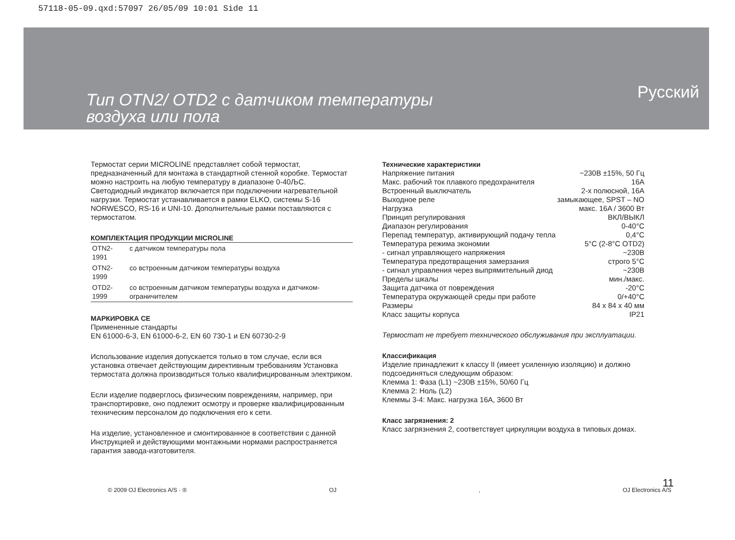57118-05-09.qxd:57097 26/05/09 10:01 Side 11
Тип OTN2/ OTD2 с датчиком температуры
воздуха или пола
Русский
Термостат серии MICROLINE представляет собой термостат, предназначенный для монтажа в стандартной стенной коробке. Термостат можно настроить на любую температуру в диапазоне 0-40ЉC. Светодиодный индикатор включается при подключении нагревательной нагрузки. Термостат устанавливается в рамки ELKO, системы S-16 NORWESCO, RS-16 и UNI-10. Дополнительные рамки поставляются с термостатом.
КОМПЛЕКТАЦИЯ ПРОДУКЦИИ MICROLINE
| OTN2-1991 | с датчиком температуры пола |
| OTN2-1999 | со встроенным датчиком температуры воздуха |
| OTD2-1999 | со встроенным датчиком температуры воздуха и датчиком- ограничителем |
МАРКИРОВКА CE
Примененные стандарты
EN 61000-6-3, EN 61000-6-2, EN 60 730-1 и EN 60730-2-9
Использование изделия допускается только в том случае, если вся установка отвечает действующим директивным требованиям Установка термостата должна производиться только квалифицированным электриком.
Если изделие подверглось физическим повреждениям, например, при транспортировке, оно подлежит осмотру и проверке квалифицированным техническим персоналом до подключения его к сети.
На изделие, установленное и смонтированное в соответствии с данной Инструкцией и действующими монтажными нормами распространяется гарантия завода-изготовителя.
Технические характеристики
| Напряжение питания | ~230В ±15%, 50 Гц |
| Макс. рабочий ток плавкого предохранителя | 16A |
| Встроенный выключатель | 2-х полюсной, 16A |
| Выходное реле | замыкающее, SPST – NO |
| Нагрузка | макс. 16A / 3600 Вт |
| Принцип регулирования | ВКЛ/ВЫКЛ |
| Диапазон регулирования | 0-40°C |
| Перепад температур, активирующий подачу тепла | 0,4°C |
| Температура режима экономии | 5°C (2-8°C OTD2) |
| - сигнал управляющего напряжения | ~230В |
| Температура предотвращения замерзания | строго 5°C |
| - сигнал управления через выпрямительный диод | ~230В |
| Пределы шкалы | мин./макс. |
| Защита датчика от повреждения | -20°C |
| Температура окружающей среды при работе | 0/+40°C |
| Размеры | 84 x 84 x 40 мм |
| Класс защиты корпуса | IP21 |
Термостат не требует технического обслуживания при эксплуатации.
Классификация
Изделие принадлежит к классу II (имеет усиленную изоляцию) и должно подсоединяться следующим образом:
Клемма 1: Фаза (L1) ~230В ±15%, 50/60 Гц
Клемма 2: Ноль (L2)
Клеммы 3-4: Макс. нагрузка 16A, 3600 Вт
Класс загрязнения: 2
Класс загрязнения 2, соответствует циркуляции воздуха в типовых домах.
© 2009 OJ Electronics A/S · ® OJ, OJ Electronics A/S
11